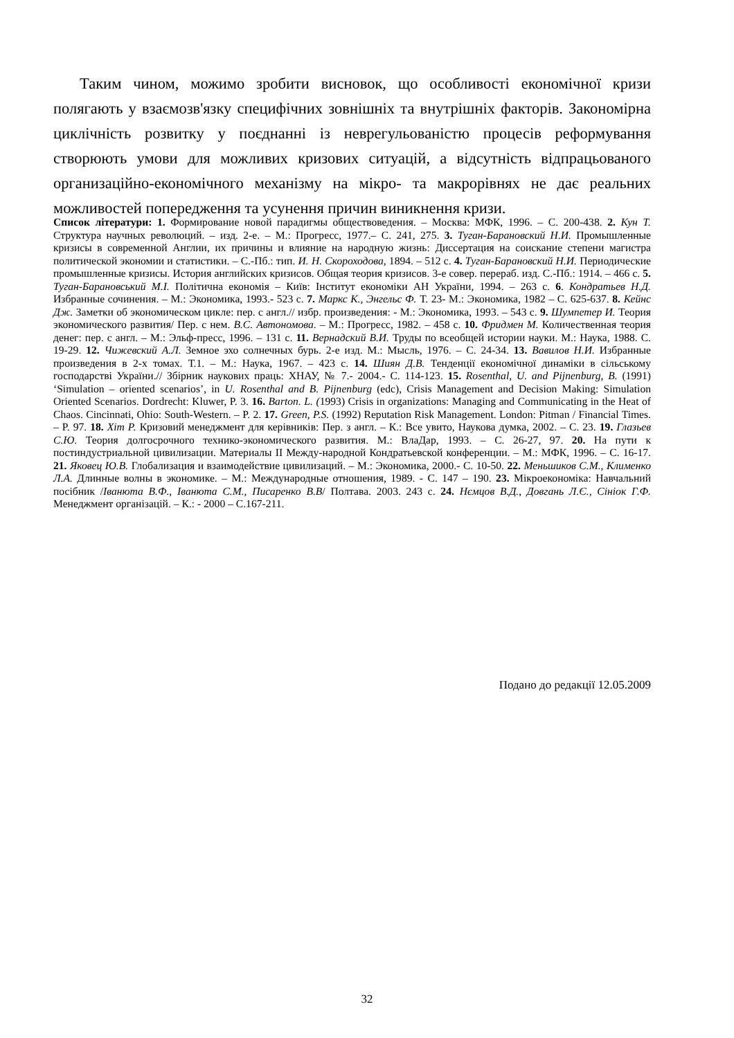Таким чином, можимо зробити висновок, що особливості економічної кризи полягають у взаємозв'язку специфічних зовнішніх та внутрішніх факторів. Закономірна циклічність розвитку у поєднанні із неврегульованістю процесів реформування створюють умови для можливих кризових ситуацій, а відсутність відпрацьованого организаційно-економічного механізму на мікро- та макрорівнях не дає реальних можливостей попередження та усунення причин виникнення кризи.
Список літератури: 1. Формирование новой парадигмы обществоведения. – Москва: МФК, 1996. – С. 200-438. 2. Кун Т. Структура научных революций. – изд. 2-е. – М.: Прогресс, 1977.– С. 241, 275. 3. Туган-Барановский Н.И. Промышленные кризисы в современной Англии, их причины и влияние на народную жизнь: Диссертация на соискание степени магистра политической экономии и статистики. – С.-Пб.: тип. И. Н. Скороходова, 1894. – 512 с. 4. Туган-Барановский Н.И. Периодические промышленные кризисы. История английских кризисов. Общая теория кризисов. 3-е совер. перераб. изд. С.-Пб.: 1914. – 466 с. 5. Туган-Барановський М.І. Політична економія – Київ: Інститут економіки АН України, 1994. – 263 с. 6. Кондратьев Н.Д. Избранные сочинения. – М.: Экономика, 1993.- 523 с. 7. Маркс К., Энгельс Ф. Т. 23- М.: Экономика, 1982 – С. 625-637. 8. Кейнс Дж. Заметки об экономическом цикле: пер. с англ.// избр. произведения: - М.: Экономика, 1993. – 543 с. 9. Шумпетер И. Теория экономического развития/ Пер. с нем. В.С. Автономова. – М.: Прогресс, 1982. – 458 с. 10. Фридмен М. Количественная теория денег: пер. с англ. – М.: Эльф-пресс, 1996. – 131 с. 11. Вернадский В.И. Труды по всеобщей истории науки. М.: Наука, 1988. С. 19-29. 12. Чижевский А.Л. Земное эхо солнечных бурь. 2-е изд. М.: Мысль, 1976. – С. 24-34. 13. Вавилов Н.И. Избранные произведения в 2-х томах. Т.1. – М.: Наука, 1967. – 423 с. 14. Шиян Д.В. Тенденції економічної динаміки в сільському господарстві України.// Збірник наукових праць: ХНАУ, № 7.- 2004.- С. 114-123. 15. Rosenthal, U. and Pijnenburg, B. (1991) ‘Simulation – oriented scenarios’, in U. Rosenthal and B. Pijnenburg (edc), Crisis Management and Decision Making: Simulation Oriented Scenarios. Dordrecht: Kluwer, P. 3. 16. Barton. L. (1993) Crisis in organizations: Managing and Communicating in the Heat of Chaos. Cincinnati, Ohio: South-Western. – P. 2. 17. Green, P.S. (1992) Reputation Risk Management. London: Pitman / Financial Times. – P. 97. 18. Хіт Р. Кризовий менеджмент для керівників: Пер. з англ. – К.: Все увито, Наукова думка, 2002. – С. 23. 19. Глазьев С.Ю. Теория долгосрочного технико-экономического развития. М.: ВлаДар, 1993. – С. 26-27, 97. 20. На пути к постиндустриальной цивилизации. Материалы II Между-народной Кондратьевской конференции. – М.: МФК, 1996. – С. 16-17. 21. Яковец Ю.В. Глобализация и взаимодействие цивилизаций. – М.: Экономика, 2000.- С. 10-50. 22. Меньшиков С.М., Клименко Л.А. Длинные волны в экономике. – М.: Международные отношения, 1989. - С. 147 – 190. 23. Мікроекономіка: Навчальний посібник /Іванюта В.Ф., Іванюта С.М., Писаренко В.В/ Полтава. 2003. 243 с. 24. Нємцов В.Д., Довгань Л.Є., Сініок Г.Ф. Менеджмент організацій. – К.: - 2000 – С.167-211.
Подано до редакції 12.05.2009
32